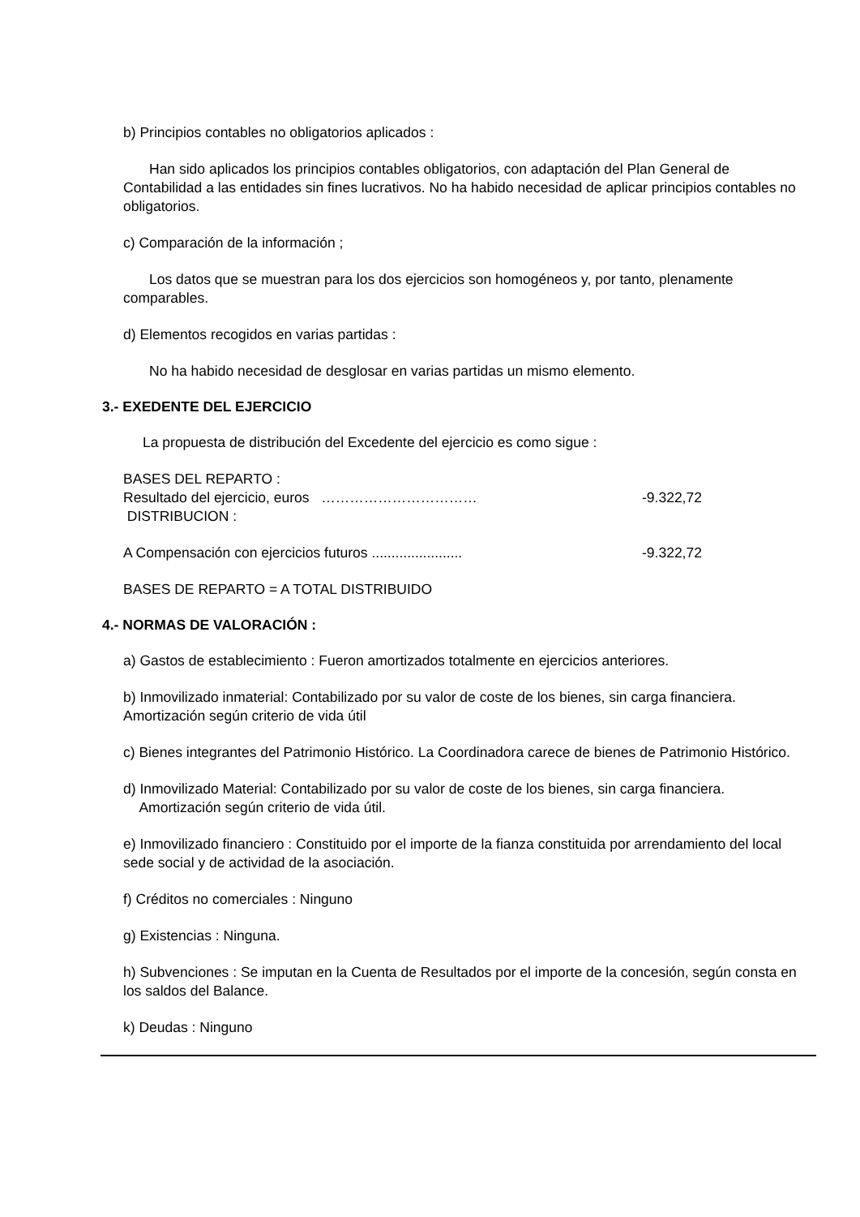b) Principios contables no obligatorios aplicados :
Han sido aplicados los principios contables obligatorios, con adaptación del Plan General de Contabilidad a las entidades sin fines lucrativos. No ha habido necesidad de aplicar principios contables no obligatorios.
c) Comparación de la información ;
Los datos que se muestran para los dos ejercicios son homogéneos y, por tanto, plenamente comparables.
d) Elementos recogidos en varias partidas :
No ha habido necesidad de desglosar en varias partidas un mismo elemento.
3.- EXEDENTE DEL EJERCICIO
La propuesta de distribución del Excedente del ejercicio es como sigue :
BASES DEL REPARTO :
Resultado del ejercicio, euros …………………………… -9.322,72
DISTRIBUCION :
A Compensación con ejercicios futuros ....................... -9.322,72
BASES DE REPARTO = A TOTAL DISTRIBUIDO
4.- NORMAS DE VALORACIÓN :
a) Gastos de establecimiento : Fueron amortizados totalmente en ejercicios anteriores.
b) Inmovilizado inmaterial: Contabilizado por su valor de coste de los bienes, sin carga financiera. Amortización según criterio de vida útil
c) Bienes integrantes del Patrimonio Histórico. La Coordinadora carece de bienes de Patrimonio Histórico.
d) Inmovilizado Material: Contabilizado por su valor de coste de los bienes, sin carga financiera.
Amortización según criterio de vida útil.
e) Inmovilizado financiero : Constituido por el importe de la fianza constituida por arrendamiento del local sede social y de actividad de la asociación.
f) Créditos no comerciales : Ninguno
g) Existencias : Ninguna.
h) Subvenciones : Se imputan en la Cuenta de Resultados por el importe de la concesión, según consta en los saldos del Balance.
k) Deudas : Ninguno